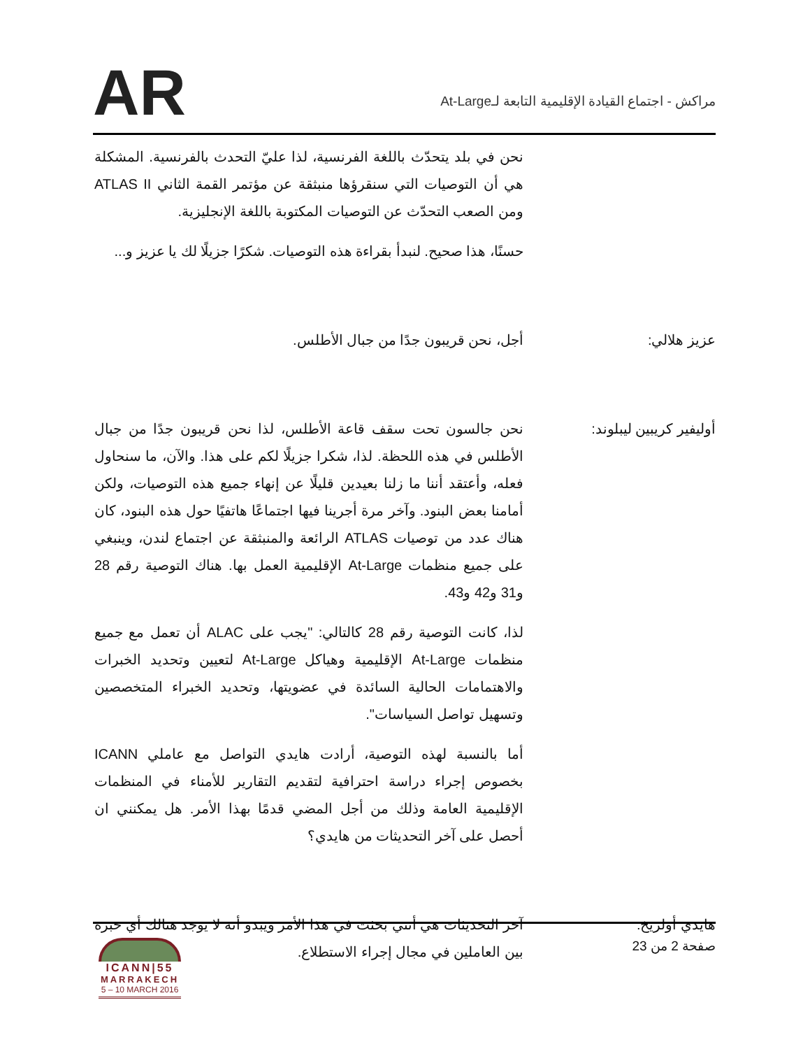مراكش - اجتماع القيادة الإقليمية التابعة لـAt-Large
AR
نحن في بلد يتحدّث باللغة الفرنسية، لذا عليّ التحدث بالفرنسية. المشكلة هي أن التوصيات التي سنقرؤها منبثقة عن مؤتمر القمة الثاني ATLAS II ومن الصعب التحدّث عن التوصيات المكتوبة باللغة الإنجليزية.
حسنًا، هذا صحيح. لنبدأ بقراءة هذه التوصيات. شكرًا جزيلًا لك يا عزيز و...
عزيز هلالي: أجل، نحن قريبون جدًا من جبال الأطلس.
أوليفير كريبين ليبلوند:
نحن جالسون تحت سقف قاعة الأطلس، لذا نحن قريبون جدًا من جبال الأطلس في هذه اللحظة. لذا، شكرا جزيلًا لكم على هذا. والآن، ما سنحاول فعله، وأعتقد أننا ما زلنا بعيدين قليلًا عن إنهاء جميع هذه التوصيات، ولكن أمامنا بعض البنود. وآخر مرة أجرينا فيها اجتماعًا هاتفيًا حول هذه البنود، كان هناك عدد من توصيات ATLAS الرائعة والمنبثقة عن اجتماع لندن، وينبغي على جميع منظمات At-Large الإقليمية العمل بها. هناك التوصية رقم 28 و31 و42 و43.
لذا، كانت التوصية رقم 28 كالتالي: "يجب على ALAC أن تعمل مع جميع منظمات At-Large الإقليمية وهياكل At-Large لتعيين وتحديد الخبرات والاهتمامات الحالية السائدة في عضويتها، وتحديد الخبراء المتخصصين وتسهيل تواصل السياسات".
أما بالنسبة لهذه التوصية، أرادت هايدي التواصل مع عاملي ICANN بخصوص إجراء دراسة احترافية لتقديم التقارير للأمناء في المنظمات الإقليمية العامة وذلك من أجل المضي قدمًا بهذا الأمر. هل يمكنني ان أحصل على آخر التحديثات من هايدي؟
هايدي أولريخ: آخر التحديثات هي أنني بحثت في هذا الأمر ويبدو أنه لا يوجد هنالك أي خبرة بين العاملين في مجال إجراء الاستطلاع.
صفحة 2 من 23
ICANN|55
MARRAKECH
5 – 10 MARCH 2016